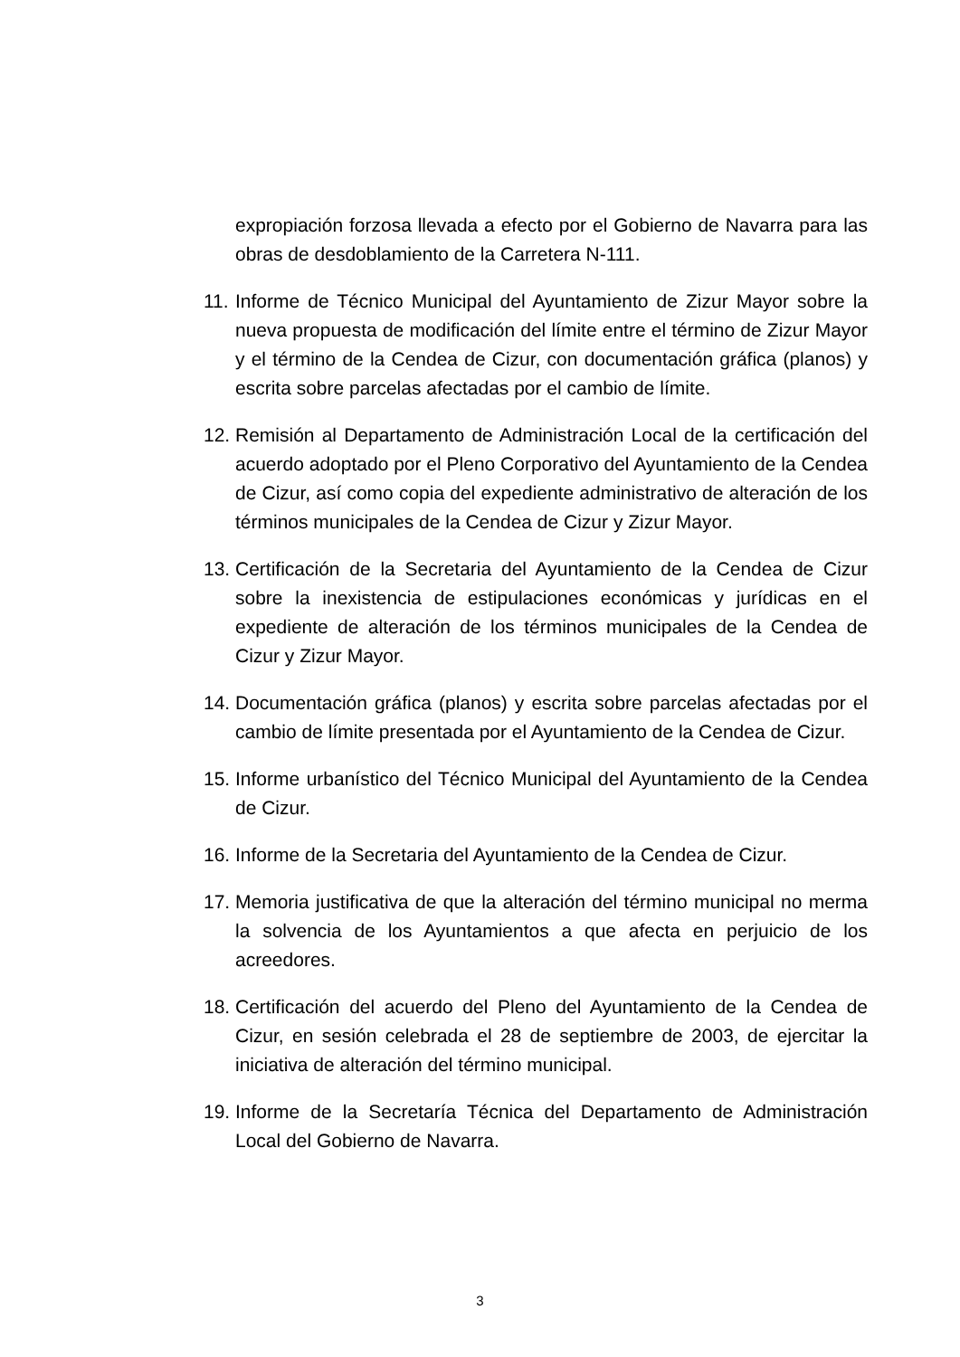expropiación forzosa llevada a efecto por el Gobierno de Navarra para las obras de desdoblamiento de la Carretera N-111.
11.
Informe de Técnico Municipal del Ayuntamiento de Zizur Mayor sobre la nueva propuesta de modificación del límite entre el término de Zizur Mayor y el término de la Cendea de Cizur, con documentación gráfica (planos) y escrita sobre parcelas afectadas por el cambio de límite.
12.
Remisión al Departamento de Administración Local de la certificación del acuerdo adoptado por el Pleno Corporativo del Ayuntamiento de la Cendea de Cizur, así como copia del expediente administrativo de alteración de los términos municipales de la Cendea de Cizur y Zizur Mayor.
13.
Certificación de la Secretaria del Ayuntamiento de la Cendea de Cizur sobre la inexistencia de estipulaciones económicas y jurídicas en el expediente de alteración de los términos municipales de la Cendea de Cizur y Zizur Mayor.
14.
Documentación gráfica (planos) y escrita sobre parcelas afectadas por el cambio de límite presentada por el Ayuntamiento de la Cendea de Cizur.
15.
Informe urbanístico del Técnico Municipal del Ayuntamiento de la Cendea de Cizur.
16.
Informe de la Secretaria del Ayuntamiento de la Cendea de Cizur.
17.
Memoria justificativa de que la alteración del término municipal no merma la solvencia de los Ayuntamientos a que afecta en perjuicio de los acreedores.
18.
Certificación del acuerdo del Pleno del Ayuntamiento de la Cendea de Cizur, en sesión celebrada el 28 de septiembre de 2003, de ejercitar la iniciativa de alteración del término municipal.
19.
Informe de la Secretaría Técnica del Departamento de Administración Local del Gobierno de Navarra.
3